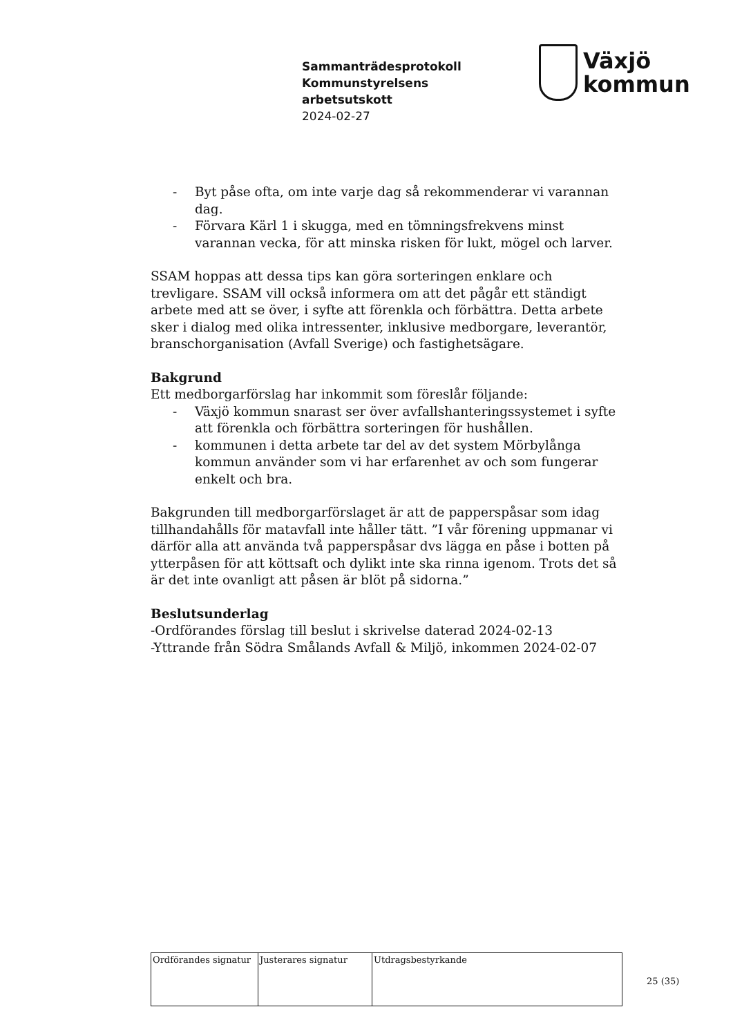Sammanträdesprotokoll
Kommunstyrelsens
arbetsutskott
2024-02-27
Växjö
kommun
- Byt påse ofta, om inte varje dag så rekommenderar vi varannan dag.
- Förvara Kärl 1 i skugga, med en tömningsfrekvens minst varannan vecka, för att minska risken för lukt, mögel och larver.
SSAM hoppas att dessa tips kan göra sorteringen enklare och trevligare. SSAM vill också informera om att det pågår ett ständigt arbete med att se över, i syfte att förenkla och förbättra. Detta arbete sker i dialog med olika intressenter, inklusive medborgare, leverantör, branschorganisation (Avfall Sverige) och fastighetsägare.
Bakgrund
Ett medborgarförslag har inkommit som föreslår följande:
- Växjö kommun snarast ser över avfallshanteringssystemet i syfte att förenkla och förbättra sorteringen för hushållen.
- kommunen i detta arbete tar del av det system Mörbylånga kommun använder som vi har erfarenhet av och som fungerar enkelt och bra.
Bakgrunden till medborgarförslaget är att de papperspåsar som idag tillhandahålls för matavfall inte håller tätt. ”I vår förening uppmanar vi därför alla att använda två papperspåsar dvs lägga en påse i botten på ytterpåsen för att köttsaft och dylikt inte ska rinna igenom. Trots det så är det inte ovanligt att påsen är blöt på sidorna.”
Beslutsunderlag
-Ordförandes förslag till beslut i skrivelse daterad 2024-02-13
-Yttrande från Södra Smålands Avfall & Miljö, inkommen 2024-02-07
| Ordförandes signatur | Justerares signatur | Utdragsbestyrkande |
25 (35)